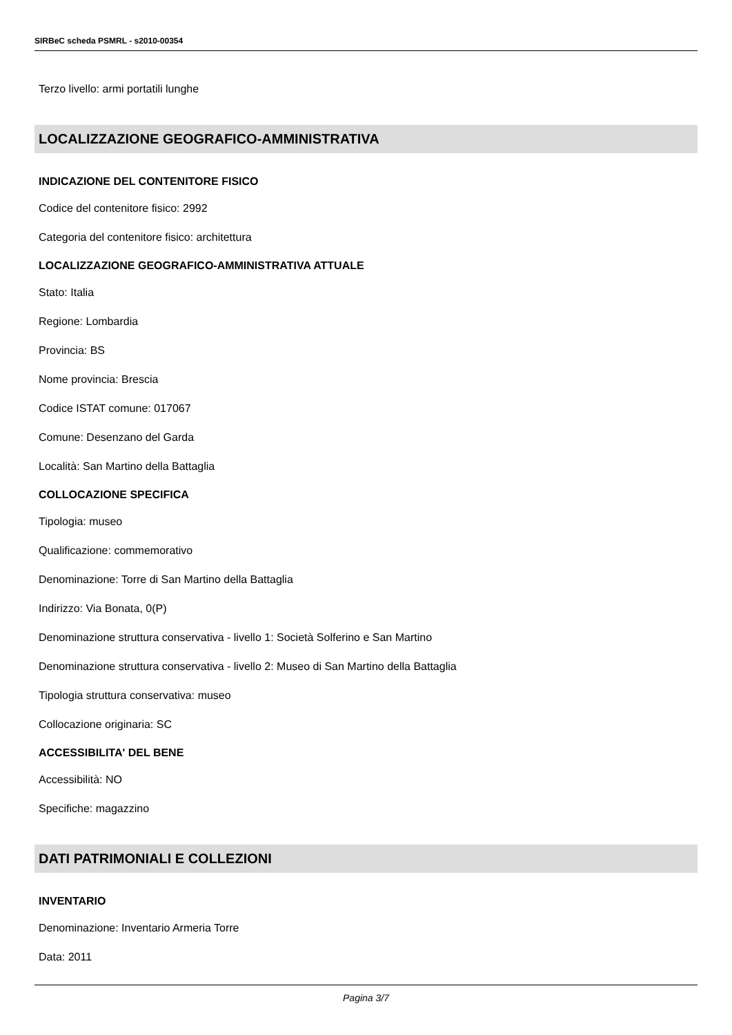SIRBeC scheda PSMRL - s2010-00354
Terzo livello: armi portatili lunghe
LOCALIZZAZIONE GEOGRAFICO-AMMINISTRATIVA
INDICAZIONE DEL CONTENITORE FISICO
Codice del contenitore fisico: 2992
Categoria del contenitore fisico: architettura
LOCALIZZAZIONE GEOGRAFICO-AMMINISTRATIVA ATTUALE
Stato: Italia
Regione: Lombardia
Provincia: BS
Nome provincia: Brescia
Codice ISTAT comune: 017067
Comune: Desenzano del Garda
Località: San Martino della Battaglia
COLLOCAZIONE SPECIFICA
Tipologia: museo
Qualificazione: commemorativo
Denominazione: Torre di San Martino della Battaglia
Indirizzo: Via Bonata, 0(P)
Denominazione struttura conservativa - livello 1: Società Solferino e San Martino
Denominazione struttura conservativa - livello 2: Museo di San Martino della Battaglia
Tipologia struttura conservativa: museo
Collocazione originaria: SC
ACCESSIBILITA' DEL BENE
Accessibilità: NO
Specifiche: magazzino
DATI PATRIMONIALI E COLLEZIONI
INVENTARIO
Denominazione: Inventario Armeria Torre
Data: 2011
Pagina 3/7